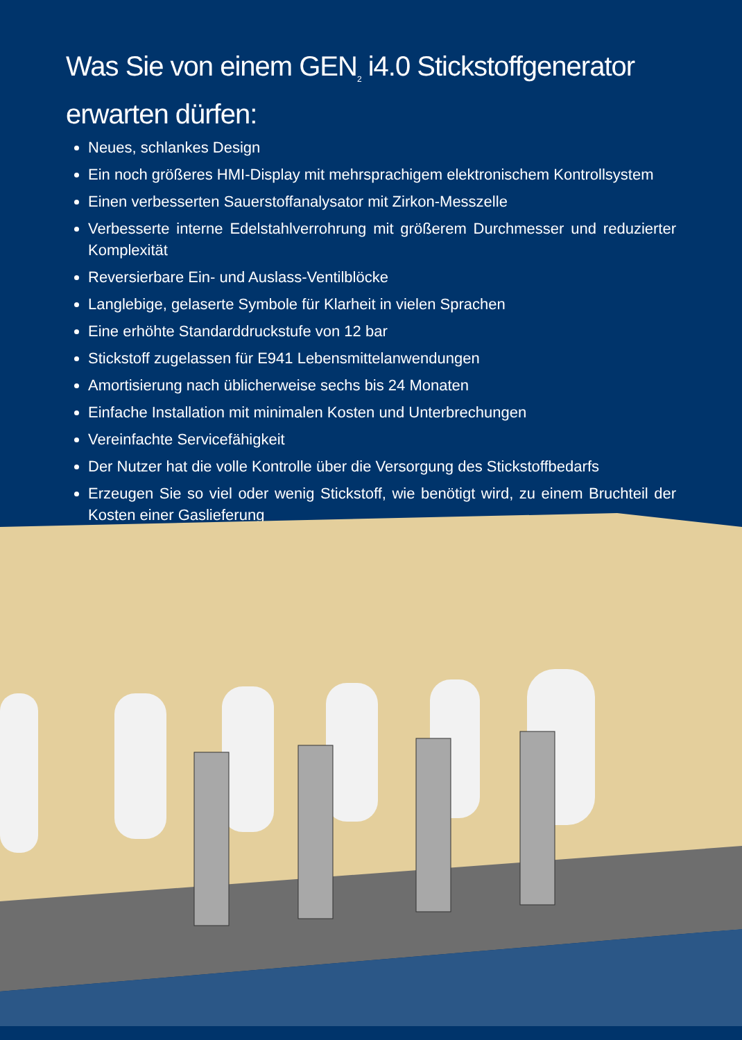Was Sie von einem GEN<sub>2</sub> i4.0 Stickstoffgenerator erwarten dürfen:
Neues, schlankes Design
Ein noch größeres HMI-Display mit mehrsprachigem elektronischem Kontrollsystem
Einen verbesserten Sauerstoffanalysator mit Zirkon-Messzelle
Verbesserte interne Edelstahlverrohrung mit größerem Durchmesser und reduzierter Komplexität
Reversierbare Ein- und Auslass-Ventilblöcke
Langlebige, gelaserte Symbole für Klarheit in vielen Sprachen
Eine erhöhte Standarddruckstufe von 12 bar
Stickstoff zugelassen für E941 Lebensmittelanwendungen
Amortisierung nach üblicherweise sechs bis 24 Monaten
Einfache Installation mit minimalen Kosten und Unterbrechungen
Vereinfachte Servicefähigkeit
Der Nutzer hat die volle Kontrolle über die Versorgung des Stickstoffbedarfs
Erzeugen Sie so viel oder wenig Stickstoff, wie benötigt wird, zu einem Bruchteil der Kosten einer Gaslieferung